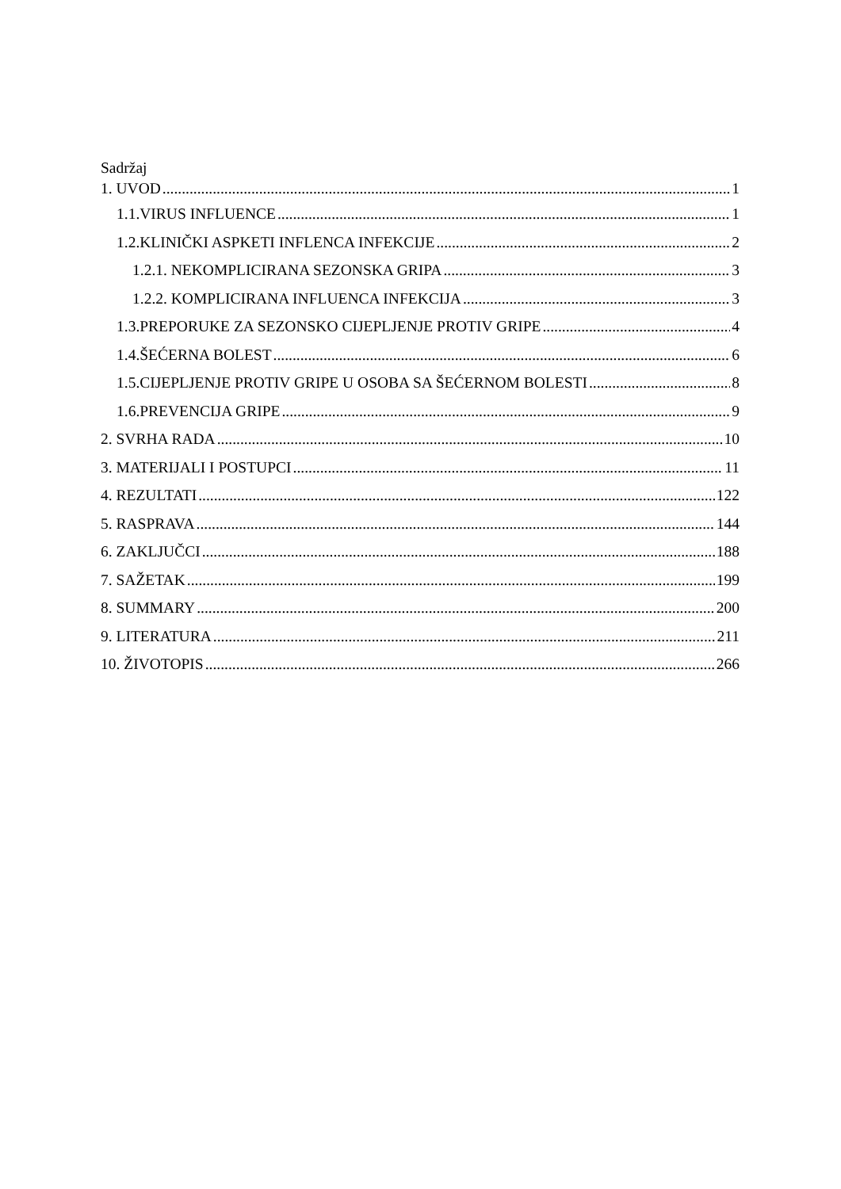Sadržaj
1. UVOD 1
1.1.VIRUS INFLUENCE 1
1.2.KLINIČKI ASPKETI INFLENCA INFEKCIJE 2
1.2.1. NEKOMPLICIRANA SEZONSKA GRIPA 3
1.2.2. KOMPLICIRANA INFLUENCA INFEKCIJA 3
1.3.PREPORUKE ZA SEZONSKO CIJEPLJENJE PROTIV GRIPE 4
1.4.ŠEĆERNA BOLEST 6
1.5.CIJEPLJENJE PROTIV GRIPE U OSOBA SA ŠEĆERNOM BOLESTI 8
1.6.PREVENCIJA GRIPE 9
2. SVRHA RADA 10
3. MATERIJALI I POSTUPCI 11
4. REZULTATI 122
5. RASPRAVA 144
6. ZAKLJUČCI 188
7. SAŽETAK 199
8. SUMMARY 200
9. LITERATURA 211
10. ŽIVOTOPIS 266